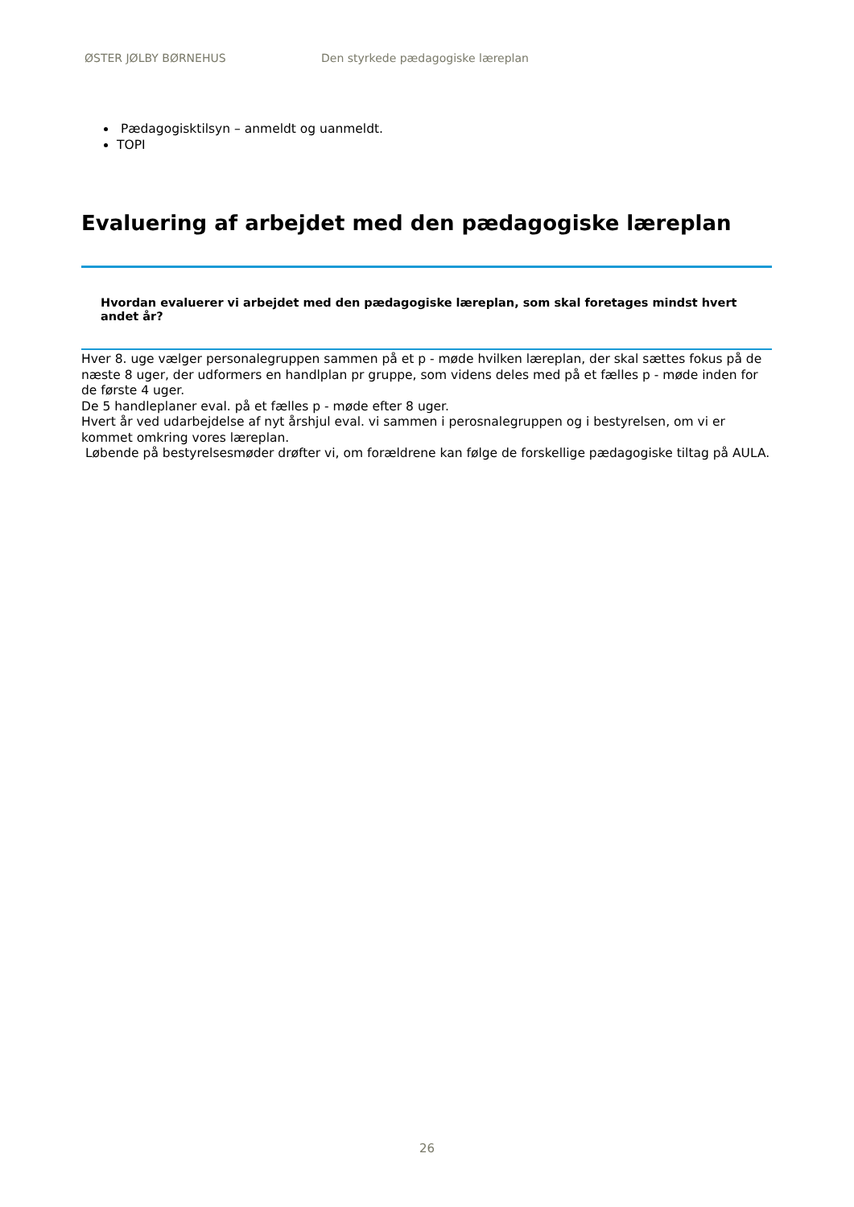ØSTER JØLBY BØRNEHUS Den styrkede pædagogiske læreplan
Pædagogisktilsyn – anmeldt og uanmeldt.
TOPI
Evaluering af arbejdet med den pædagogiske læreplan
Hvordan evaluerer vi arbejdet med den pædagogiske læreplan, som skal foretages mindst hvert andet år?
Hver 8. uge vælger personalegruppen sammen på et p - møde hvilken læreplan, der skal sættes fokus på de næste 8 uger, der udformers en handlplan pr gruppe, som videns deles med på et fælles p - møde inden for de første 4 uger.
De 5 handleplaner eval. på et fælles p - møde efter 8 uger.
Hvert år ved udarbejdelse af nyt årshjul eval. vi sammen i perosnalegruppen og i bestyrelsen, om vi er kommet omkring vores læreplan.
Løbende på bestyrelsesmøder drøfter vi, om forældrene kan følge de forskellige pædagogiske tiltag på AULA.
26